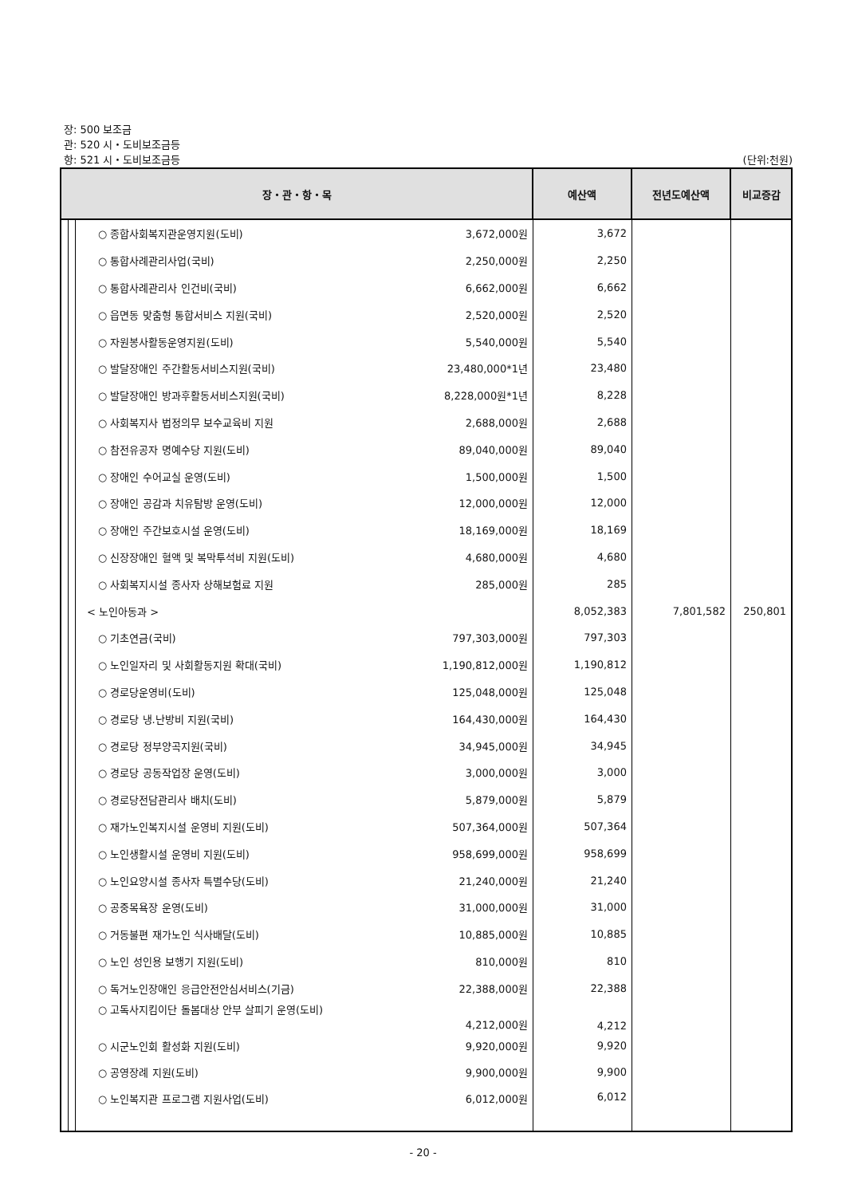장: 500 보조금
관: 520 시・도비보조금등
항: 521 시・도비보조금등 (단위:천원)
| 장・관・항・목 | | | | | 예산액 | 전년도예산액 | 비교증감 |
| --- | --- | --- | --- | --- | --- | --- | --- |
| | | | ○ 종합사회복지관운영지원(도비) | 3,672,000원 | 3,672 | | |
| | | | ○ 통합사례관리사업(국비) | 2,250,000원 | 2,250 | | |
| | | | ○ 통합사례관리사 인건비(국비) | 6,662,000원 | 6,662 | | |
| | | | ○ 읍면동 맞춤형 통합서비스 지원(국비) | 2,520,000원 | 2,520 | | |
| | | | ○ 자원봉사활동운영지원(도비) | 5,540,000원 | 5,540 | | |
| | | | ○ 발달장애인 주간활동서비스지원(국비) | 23,480,000*1년 | 23,480 | | |
| | | | ○ 발달장애인 방과후활동서비스지원(국비) | 8,228,000원*1년 | 8,228 | | |
| | | | ○ 사회복지사 법정의무 보수교육비 지원 | 2,688,000원 | 2,688 | | |
| | | | ○ 참전유공자 명예수당 지원(도비) | 89,040,000원 | 89,040 | | |
| | | | ○ 장애인 수어교실 운영(도비) | 1,500,000원 | 1,500 | | |
| | | | ○ 장애인 공감과 치유탐방 운영(도비) | 12,000,000원 | 12,000 | | |
| | | | ○ 장애인 주간보호시설 운영(도비) | 18,169,000원 | 18,169 | | |
| | | | ○ 신장장애인 혈액 및 복막투석비 지원(도비) | 4,680,000원 | 4,680 | | |
| | | | ○ 사회복지시설 종사자 상해보험료 지원 | 285,000원 | 285 | | |
| | | | < 노인아동과 > | | 8,052,383 | 7,801,582 | 250,801 |
| | | | ○ 기초연금(국비) | 797,303,000원 | 797,303 | | |
| | | | ○ 노인일자리 및 사회활동지원 확대(국비) | 1,190,812,000원 | 1,190,812 | | |
| | | | ○ 경로당운영비(도비) | 125,048,000원 | 125,048 | | |
| | | | ○ 경로당 냉.난방비 지원(국비) | 164,430,000원 | 164,430 | | |
| | | | ○ 경로당 정부양곡지원(국비) | 34,945,000원 | 34,945 | | |
| | | | ○ 경로당 공동작업장 운영(도비) | 3,000,000원 | 3,000 | | |
| | | | ○ 경로당전담관리사 배치(도비) | 5,879,000원 | 5,879 | | |
| | | | ○ 재가노인복지시설 운영비 지원(도비) | 507,364,000원 | 507,364 | | |
| | | | ○ 노인생활시설 운영비 지원(도비) | 958,699,000원 | 958,699 | | |
| | | | ○ 노인요양시설 종사자 특별수당(도비) | 21,240,000원 | 21,240 | | |
| | | | ○ 공중목욕장 운영(도비) | 31,000,000원 | 31,000 | | |
| | | | ○ 거동불편 재가노인 식사배달(도비) | 10,885,000원 | 10,885 | | |
| | | | ○ 노인 성인용 보행기 지원(도비) | 810,000원 | 810 | | |
| | | | ○ 독거노인장애인 응급안전안심서비스(기금) | 22,388,000원 | 22,388 | | |
| | | | ○ 고독사지킴이단 돌봄대상 안부 살피기 운영(도비) 4,212,000원 | | 4,212 | | |
| | | | ○ 시군노인회 활성화 지원(도비) | 9,920,000원 | 9,920 | | |
| | | | ○ 공영장례 지원(도비) | 9,900,000원 | 9,900 | | |
| | | | ○ 노인복지관 프로그램 지원사업(도비) | 6,012,000원 | 6,012 | | |
- 20 -